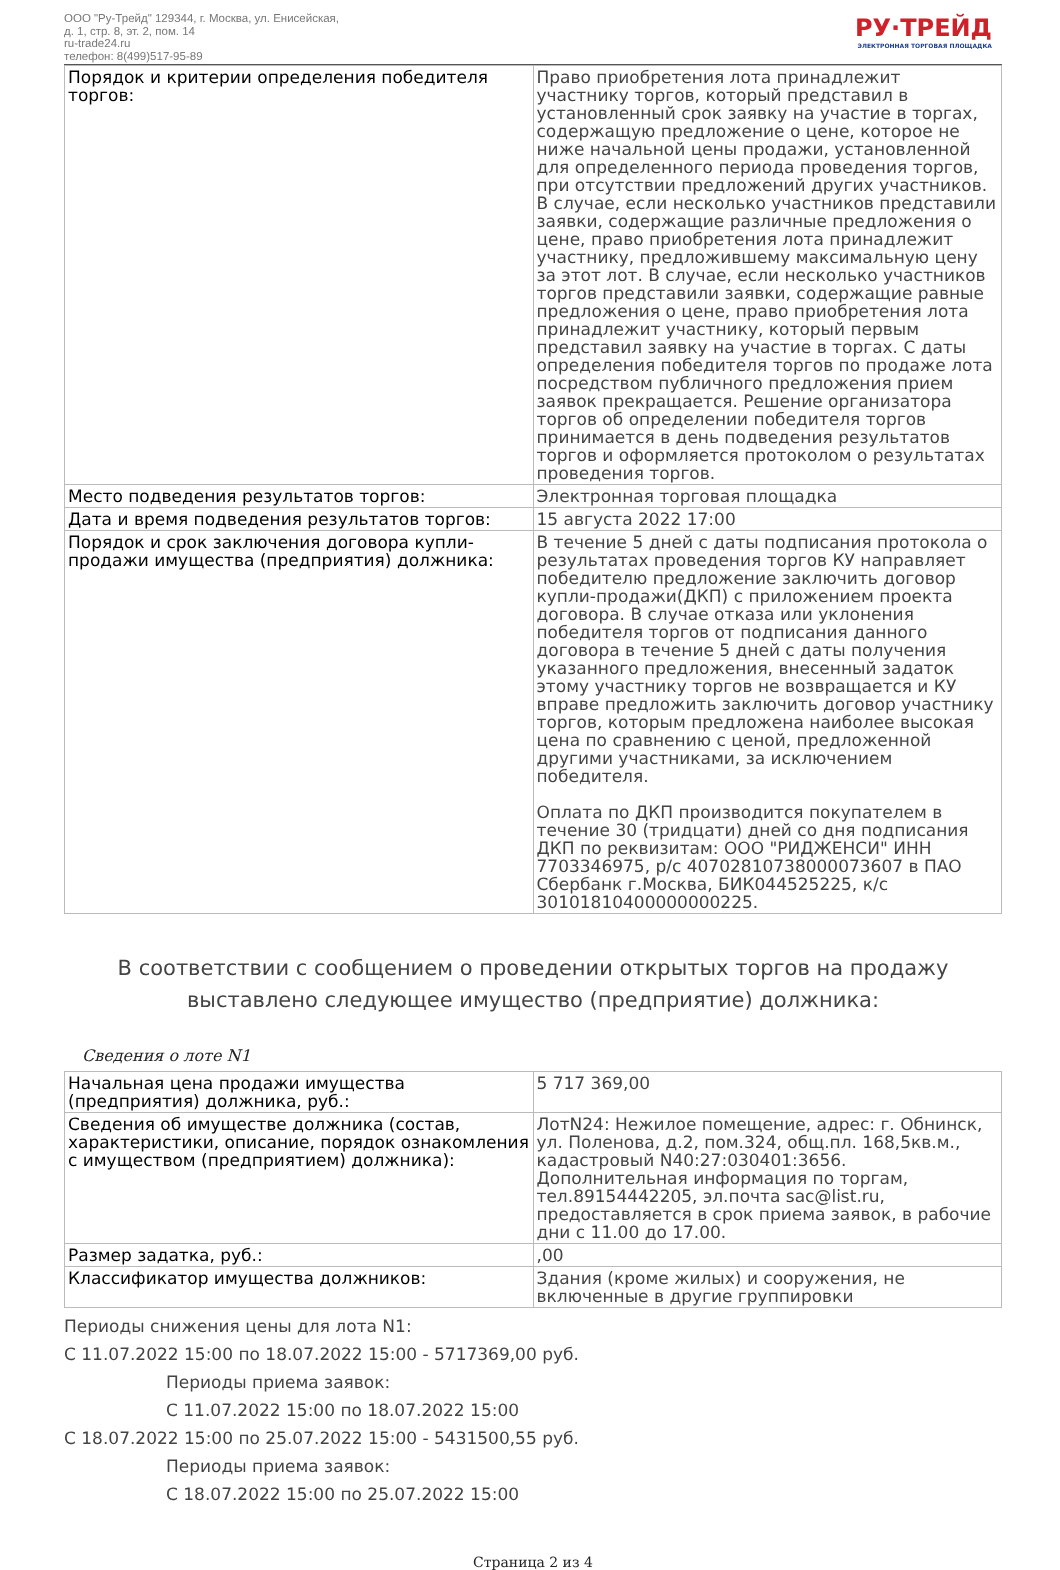ООО "Ру-Трейд" 129344, г. Москва, ул. Енисейская,
д. 1, стр. 8, эт. 2, пом. 14
ru-trade24.ru
телефон: 8(499)517-95-89
РУ·ТРЕЙД
ЭЛЕКТРОННАЯ ТОРГОВАЯ ПЛОЩАДКА
| Порядок и критерии определения победителя торгов: | Право приобретения лота принадлежит участнику торгов, который представил в установленный срок заявку на участие в торгах, содержащую предложение о цене, которое не ниже начальной цены продажи, установленной для определенного периода проведения торгов, при отсутствии предложений других участников. В случае, если несколько участников представили заявки, содержащие различные предложения о цене, право приобретения лота принадлежит участнику, предложившему максимальную цену за этот лот. В случае, если несколько участников торгов представили заявки, содержащие равные предложения о цене, право приобретения лота принадлежит участнику, который первым представил заявку на участие в торгах. С даты определения победителя торгов по продаже лота посредством публичного предложения прием заявок прекращается. Решение организатора торгов об определении победителя торгов принимается в день подведения результатов торгов и оформляется протоколом о результатах проведения торгов. |
| Место подведения результатов торгов: | Электронная торговая площадка |
| Дата и время подведения результатов торгов: | 15 августа 2022 17:00 |
| Порядок и срок заключения договора купли-продажи имущества (предприятия) должника: | В течение 5 дней с даты подписания протокола о результатах проведения торгов КУ направляет победителю предложение заключить договор купли-продажи(ДКП) с приложением проекта договора. В случае отказа или уклонения победителя торгов от подписания данного договора в течение 5 дней с даты получения указанного предложения, внесенный задаток этому участнику торгов не возвращается и КУ вправе предложить заключить договор участнику торгов, которым предложена наиболее высокая цена по сравнению с ценой, предложенной другими участниками, за исключением победителя. Оплата по ДКП производится покупателем в течение 30 (тридцати) дней со дня подписания ДКП по реквизитам: ООО "РИДЖЕНСИ" ИНН 7703346975, р/с 40702810738000073607 в ПАО Сбербанк г.Москва, БИК044525225, к/с 30101810400000000225. |
В соответствии с сообщением о проведении открытых торгов на продажу выставлено следующее имущество (предприятие) должника:
Сведения о лоте N1
| Начальная цена продажи имущества (предприятия) должника, руб.: | 5 717 369,00 |
| Сведения об имуществе должника (состав, характеристики, описание, порядок ознакомления с имуществом (предприятием) должника): | ЛотN24: Нежилое помещение, адрес: г. Обнинск, ул. Поленова, д.2, пом.324, общ.пл. 168,5кв.м., кадастровый N40:27:030401:3656. Дополнительная информация по торгам, тел.89154442205, эл.почта sac@list.ru, предоставляется в срок приема заявок, в рабочие дни с 11.00 до 17.00. |
| Размер задатка, руб.: | ,00 |
| Классификатор имущества должников: | Здания (кроме жилых) и сооружения, не включенные в другие группировки |
Периоды снижения цены для лота N1:
С 11.07.2022 15:00 по 18.07.2022 15:00 - 5717369,00 руб.
Периоды приема заявок:
С 11.07.2022 15:00 по 18.07.2022 15:00
С 18.07.2022 15:00 по 25.07.2022 15:00 - 5431500,55 руб.
Периоды приема заявок:
С 18.07.2022 15:00 по 25.07.2022 15:00
Страница 2 из 4